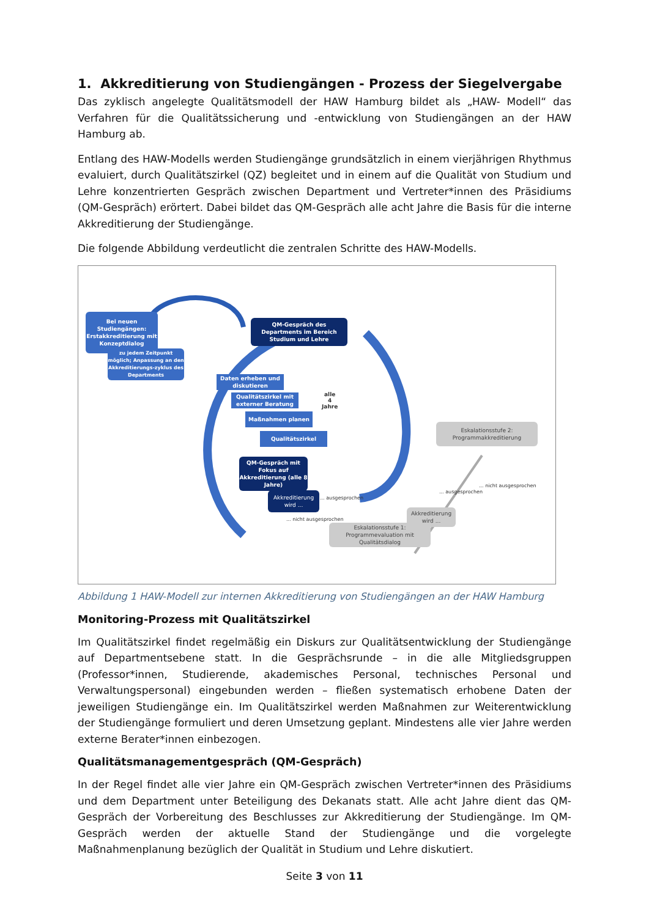1. Akkreditierung von Studiengängen - Prozess der Siegelvergabe
Das zyklisch angelegte Qualitätsmodell der HAW Hamburg bildet als „HAW- Modell“ das Verfahren für die Qualitätssicherung und -entwicklung von Studiengängen an der HAW Hamburg ab.
Entlang des HAW-Modells werden Studiengänge grundsätzlich in einem vierjährigen Rhythmus evaluiert, durch Qualitätszirkel (QZ) begleitet und in einem auf die Qualität von Studium und Lehre konzentrierten Gespräch zwischen Department und Vertreter*innen des Präsidiums (QM-Gespräch) erörtert. Dabei bildet das QM-Gespräch alle acht Jahre die Basis für die interne Akkreditierung der Studiengänge.
Die folgende Abbildung verdeutlicht die zentralen Schritte des HAW-Modells.
Bei neuen Studiengängen: Erstakkreditierung mit Konzeptdialog
zu jedem Zeitpunkt möglich; Anpassung an den Akkreditierungs-zyklus des Departments
QM-Gespräch des Departments im Bereich Studium und Lehre
Daten erheben und diskutieren
Qualitätszirkel mit externer Beratung
Maßnahmen planen
Qualitätszirkel
alle
4
Jahre
QM-Gespräch mit Fokus auf Akkreditierung (alle 8 Jahre)
Akkreditierung wird ...
... ausgesprochen
... nicht ausgesprochen
Eskalationsstufe 2: Programmakkreditierung
... ausgesprochen
... nicht ausgesprochen
Akkreditierung wird ...
Eskalationsstufe 1: Programmevaluation mit Qualitätsdialog
Abbildung 1 HAW-Modell zur internen Akkreditierung von Studiengängen an der HAW Hamburg
Monitoring-Prozess mit Qualitätszirkel
Im Qualitätszirkel findet regelmäßig ein Diskurs zur Qualitätsentwicklung der Studiengänge auf Departmentsebene statt. In die Gesprächsrunde – in die alle Mitgliedsgruppen (Professor*innen, Studierende, akademisches Personal, technisches Personal und Verwaltungspersonal) eingebunden werden – fließen systematisch erhobene Daten der jeweiligen Studiengänge ein. Im Qualitätszirkel werden Maßnahmen zur Weiterentwicklung der Studiengänge formuliert und deren Umsetzung geplant. Mindestens alle vier Jahre werden externe Berater*innen einbezogen.
Qualitätsmanagementgespräch (QM-Gespräch)
In der Regel findet alle vier Jahre ein QM-Gespräch zwischen Vertreter*innen des Präsidiums und dem Department unter Beteiligung des Dekanats statt. Alle acht Jahre dient das QM-Gespräch der Vorbereitung des Beschlusses zur Akkreditierung der Studiengänge. Im QM-Gespräch werden der aktuelle Stand der Studiengänge und die vorgelegte Maßnahmenplanung bezüglich der Qualität in Studium und Lehre diskutiert.
Seite 3 von 11